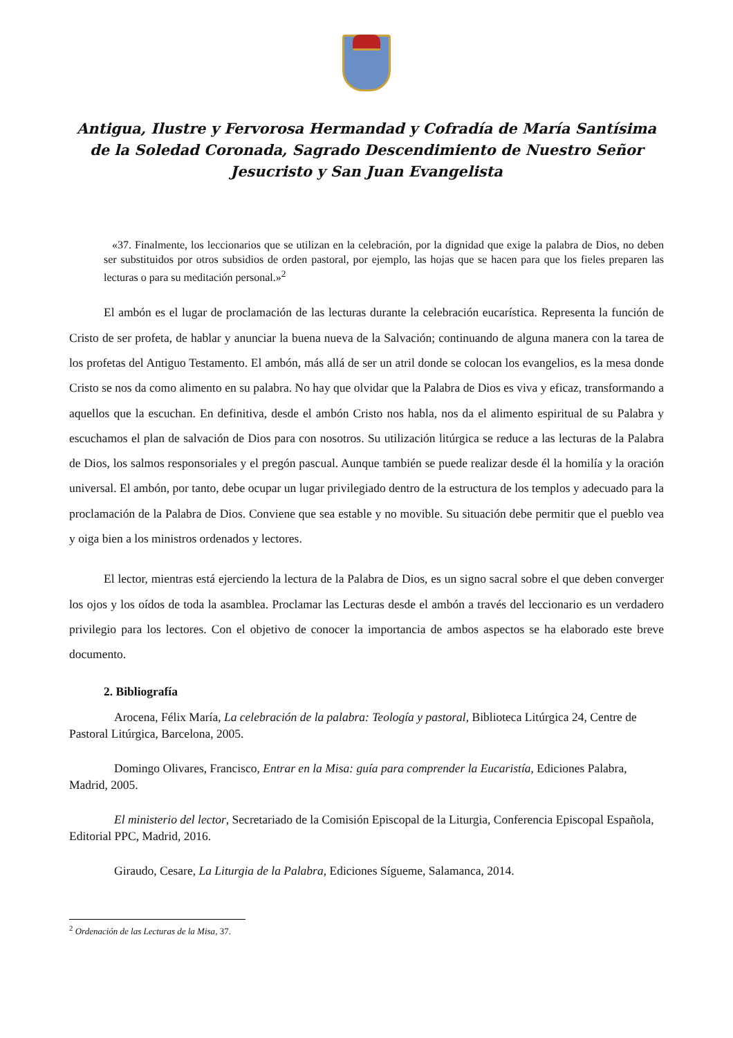Antigua, Ilustre y Fervorosa Hermandad y Cofradía de María Santísima de la Soledad Coronada, Sagrado Descendimiento de Nuestro Señor Jesucristo y San Juan Evangelista
«37. Finalmente, los leccionarios que se utilizan en la celebración, por la dignidad que exige la palabra de Dios, no deben ser substituidos por otros subsidios de orden pastoral, por ejemplo, las hojas que se hacen para que los fieles preparen las lecturas o para su meditación personal.»<sup>2</sup>
El ambón es el lugar de proclamación de las lecturas durante la celebración eucarística. Representa la función de Cristo de ser profeta, de hablar y anunciar la buena nueva de la Salvación; continuando de alguna manera con la tarea de los profetas del Antiguo Testamento. El ambón, más allá de ser un atril donde se colocan los evangelios, es la mesa donde Cristo se nos da como alimento en su palabra. No hay que olvidar que la Palabra de Dios es viva y eficaz, transformando a aquellos que la escuchan. En definitiva, desde el ambón Cristo nos habla, nos da el alimento espiritual de su Palabra y escuchamos el plan de salvación de Dios para con nosotros. Su utilización litúrgica se reduce a las lecturas de la Palabra de Dios, los salmos responsoriales y el pregón pascual. Aunque también se puede realizar desde él la homilía y la oración universal. El ambón, por tanto, debe ocupar un lugar privilegiado dentro de la estructura de los templos y adecuado para la proclamación de la Palabra de Dios. Conviene que sea estable y no movible. Su situación debe permitir que el pueblo vea y oiga bien a los ministros ordenados y lectores.
El lector, mientras está ejerciendo la lectura de la Palabra de Dios, es un signo sacral sobre el que deben converger los ojos y los oídos de toda la asamblea. Proclamar las Lecturas desde el ambón a través del leccionario es un verdadero privilegio para los lectores. Con el objetivo de conocer la importancia de ambos aspectos se ha elaborado este breve documento.
2. Bibliografía
Arocena, Félix María, La celebración de la palabra: Teología y pastoral, Biblioteca Litúrgica 24, Centre de Pastoral Litúrgica, Barcelona, 2005.
Domingo Olivares, Francisco, Entrar en la Misa: guía para comprender la Eucaristía, Ediciones Palabra, Madrid, 2005.
El ministerio del lector, Secretariado de la Comisión Episcopal de la Liturgia, Conferencia Episcopal Española, Editorial PPC, Madrid, 2016.
Giraudo, Cesare, La Liturgia de la Palabra, Ediciones Sígueme, Salamanca, 2014.
<sup>2</sup> Ordenación de las Lecturas de la Misa, 37.